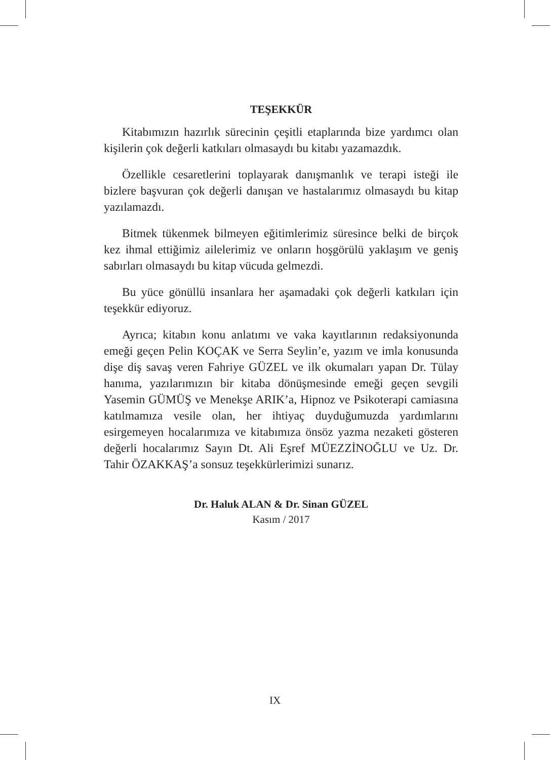TEŞEKKÜR
Kitabımızın hazırlık sürecinin çeşitli etaplarında bize yardımcı olan kişilerin çok değerli katkıları olmasaydı bu kitabı yazamazdık.
Özellikle cesaretlerini toplayarak danışmanlık ve terapi isteği ile bizlere başvuran çok değerli danışan ve hastalarımız olmasaydı bu kitap yazılamazdı.
Bitmek tükenmek bilmeyen eğitimlerimiz süresince belki de birçok kez ihmal ettiğimiz ailelerimiz ve onların hoşgörülü yaklaşım ve geniş sabırları olmasaydı bu kitap vücuda gelmezdi.
Bu yüce gönüllü insanlara her aşamadaki çok değerli katkıları için teşekkür ediyoruz.
Ayrıca; kitabın konu anlatımı ve vaka kayıtlarının redaksiyonunda emeği geçen Pelin KOÇAK ve Serra Seylin’e, yazım ve imla konusunda dişe diş savaş veren Fahriye GÜZEL ve ilk okumaları yapan Dr. Tülay hanıma, yazılarımızın bir kitaba dönüşmesinde emeği geçen sevgili Yasemin GÜMÜŞ ve Menekşe ARIK’a, Hipnoz ve Psikoterapi camiasına katılmamıza vesile olan, her ihtiyaç duyduğumuzda yardımlarını esirgemeyen hocalarımıza ve kitabımıza önsöz yazma nezaketi gösteren değerli hocalarımız Sayın Dt. Ali Eşref MÜEZZİNOĞLU ve Uz. Dr. Tahir ÖZAKKAŞ’a sonsuz teşekkürlerimizi sunarız.
Dr. Haluk ALAN & Dr. Sinan GÜZEL
Kasım / 2017
IX